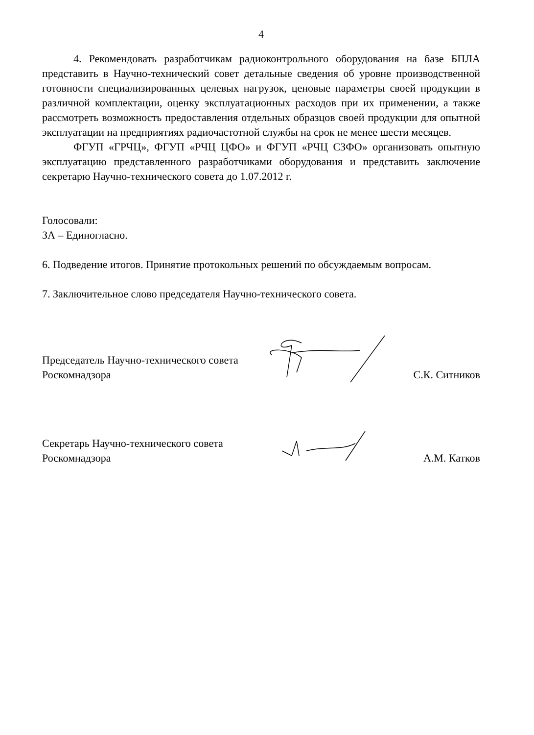4
4. Рекомендовать разработчикам радиоконтрольного оборудования на базе БПЛА представить в Научно-технический совет детальные сведения об уровне производственной готовности специализированных целевых нагрузок, ценовые параметры своей продукции в различной комплектации, оценку эксплуатационных расходов при их применении, а также рассмотреть возможность предоставления отдельных образцов своей продукции для опытной эксплуатации на предприятиях радиочастотной службы на срок не менее шести месяцев.
ФГУП «ГРЧЦ», ФГУП «РЧЦ ЦФО» и ФГУП «РЧЦ СЗФО» организовать опытную эксплуатацию представленного разработчиками оборудования и представить заключение секретарю Научно-технического совета до 1.07.2012 г.
Голосовали:
ЗА – Единогласно.
6. Подведение итогов. Принятие протокольных решений по обсуждаемым вопросам.
7. Заключительное слово председателя Научно-технического совета.
Председатель Научно-технического совета
Роскомнадзора
С.К. Ситников
Секретарь Научно-технического совета
Роскомнадзора
А.М. Катков